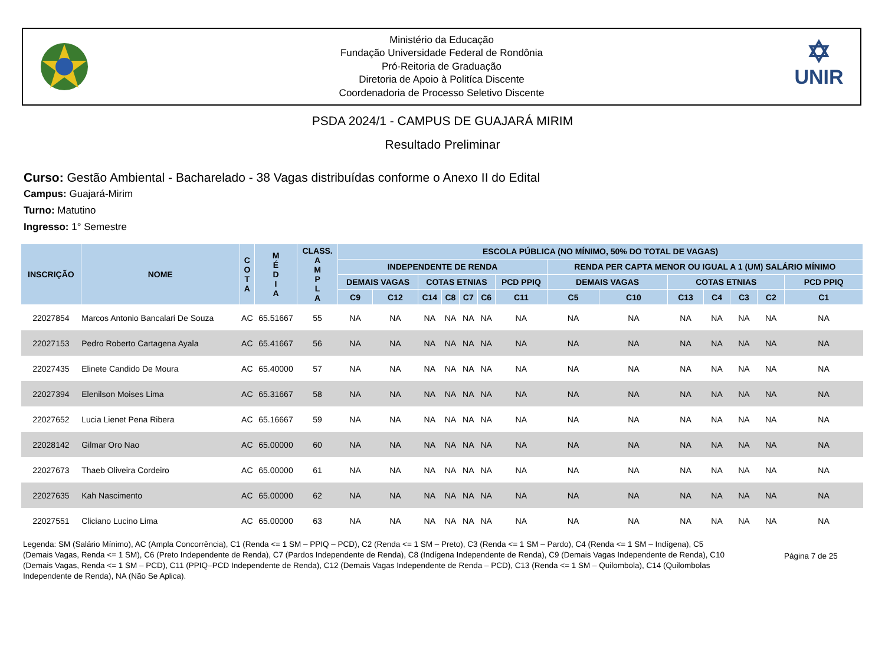Ministério da Educação
Fundação Universidade Federal de Rondônia
Pró-Reitoria de Graduação
Diretoria de Apoio à Politíca Discente
Coordenadoria de Processo Seletivo Discente
✡
UNIR
PSDA 2024/1 - CAMPUS DE GUAJARÁ MIRIM
Resultado Preliminar
Curso: Gestão Ambiental - Bacharelado - 38 Vagas distribuídas conforme o Anexo II do Edital
Campus: Guajará-Mirim
Turno: Matutino
Ingresso: 1° Semestre
| INSCRIÇÃO | NOME | C O T A | M É D I A | CLASS. A M P L A | ESCOLA PÚBLICA (NO MÍNIMO, 50% DO TOTAL DE VAGAS) | | | | | | | | | | | | | |
| --- | --- | --- | --- | --- | --- | --- | --- | --- | --- | --- | --- | --- | --- | --- | --- | --- | --- | --- |
| | | | | | INDEPENDENTE DE RENDA | | | | | | | RENDA PER CAPTA MENOR OU IGUAL A 1 (UM) SALÁRIO MÍNIMO | | | | | | |
| | | | | | DEMAIS VAGAS | | COTAS ETNIAS | | | | PCD PPIQ | DEMAIS VAGAS | | COTAS ETNIAS | | | | PCD PPIQ |
| | | | | | C9 | C12 | C14 | C8 | C7 | C6 | C11 | C5 | C10 | C13 | C4 | C3 | C2 | C1 |
| 22027854 | Marcos Antonio Bancalari De Souza | AC | 65.51667 | 55 | NA | NA | NA | NA | NA | NA | NA | NA | NA | NA | NA | NA | NA | NA |
| 22027153 | Pedro Roberto Cartagena Ayala | AC | 65.41667 | 56 | NA | NA | NA | NA | NA | NA | NA | NA | NA | NA | NA | NA | NA | NA |
| 22027435 | Elinete Candido De Moura | AC | 65.40000 | 57 | NA | NA | NA | NA | NA | NA | NA | NA | NA | NA | NA | NA | NA | NA |
| 22027394 | Elenilson Moises Lima | AC | 65.31667 | 58 | NA | NA | NA | NA | NA | NA | NA | NA | NA | NA | NA | NA | NA | NA |
| 22027652 | Lucia Lienet Pena Ribera | AC | 65.16667 | 59 | NA | NA | NA | NA | NA | NA | NA | NA | NA | NA | NA | NA | NA | NA |
| 22028142 | Gilmar Oro Nao | AC | 65.00000 | 60 | NA | NA | NA | NA | NA | NA | NA | NA | NA | NA | NA | NA | NA | NA |
| 22027673 | Thaeb Oliveira Cordeiro | AC | 65.00000 | 61 | NA | NA | NA | NA | NA | NA | NA | NA | NA | NA | NA | NA | NA | NA |
| 22027635 | Kah Nascimento | AC | 65.00000 | 62 | NA | NA | NA | NA | NA | NA | NA | NA | NA | NA | NA | NA | NA | NA |
| 22027551 | Cliciano Lucino Lima | AC | 65.00000 | 63 | NA | NA | NA | NA | NA | NA | NA | NA | NA | NA | NA | NA | NA | NA |
Legenda: SM (Salário Mínimo), AC (Ampla Concorrência), C1 (Renda <= 1 SM – PPIQ – PCD), C2 (Renda <= 1 SM – Preto), C3 (Renda <= 1 SM – Pardo), C4 (Renda <= 1 SM – Indígena), C5 (Demais Vagas, Renda <= 1 SM), C6 (Preto Independente de Renda), C7 (Pardos Independente de Renda), C8 (Indígena Independente de Renda), C9 (Demais Vagas Independente de Renda), C10 (Demais Vagas, Renda <= 1 SM – PCD), C11 (PPIQ–PCD Independente de Renda), C12 (Demais Vagas Independente de Renda – PCD), C13 (Renda <= 1 SM – Quilombola), C14 (Quilombolas Independente de Renda), NA (Não Se Aplica).
Página 7 de 25